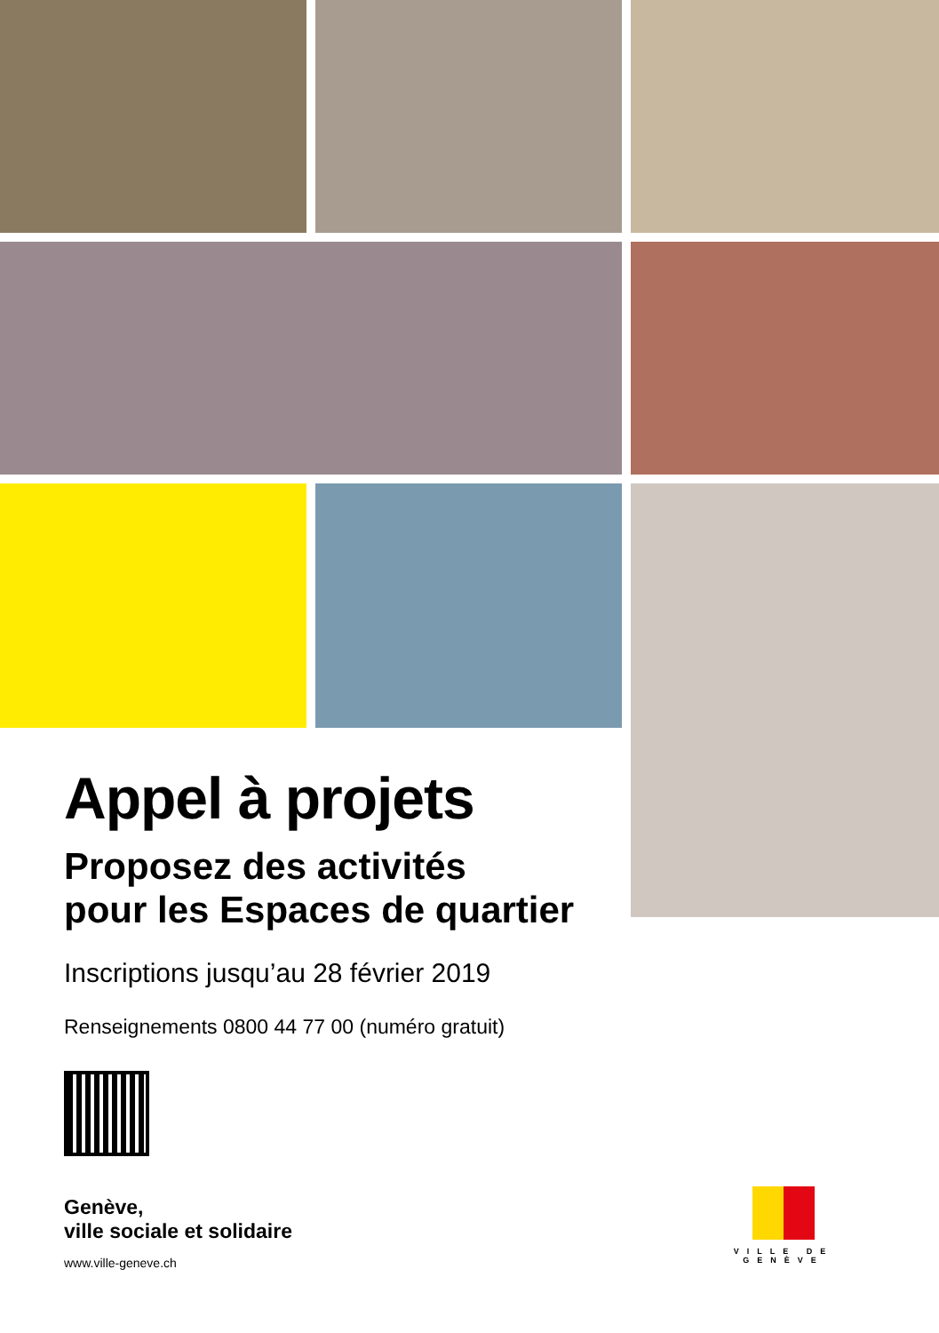Appel à projets
Proposez des activités
pour les Espaces de quartier
Inscriptions jusqu’au 28 février 2019
Renseignements 0800 44 77 00 (numéro gratuit)
Genève,
ville sociale et solidaire
www.ville-geneve.ch
VILLE DE
GENÈVE